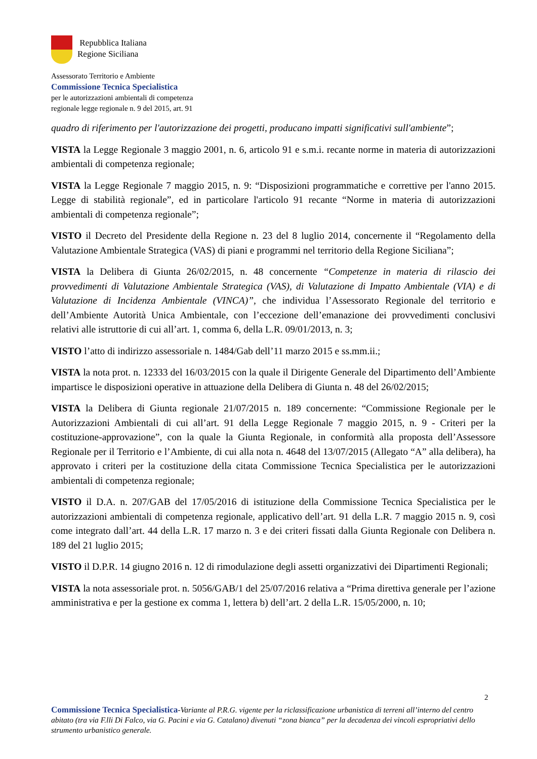Repubblica Italiana
Regione Siciliana
Assessorato Territorio e Ambiente
Commissione Tecnica Specialistica
per le autorizzazioni ambientali di competenza
regionale legge regionale n. 9 del 2015, art. 91
quadro di riferimento per l'autorizzazione dei progetti, producano impatti significativi sull'ambiente”;
VISTA la Legge Regionale 3 maggio 2001, n. 6, articolo 91 e s.m.i. recante norme in materia di autorizzazioni ambientali di competenza regionale;
VISTA la Legge Regionale 7 maggio 2015, n. 9: “Disposizioni programmatiche e correttive per l'anno 2015. Legge di stabilità regionale”, ed in particolare l'articolo 91 recante “Norme in materia di autorizzazioni ambientali di competenza regionale”;
VISTO il Decreto del Presidente della Regione n. 23 del 8 luglio 2014, concernente il “Regolamento della Valutazione Ambientale Strategica (VAS) di piani e programmi nel territorio della Regione Siciliana”;
VISTA la Delibera di Giunta 26/02/2015, n. 48 concernente “Competenze in materia di rilascio dei provvedimenti di Valutazione Ambientale Strategica (VAS), di Valutazione di Impatto Ambientale (VIA) e di Valutazione di Incidenza Ambientale (VINCA)”, che individua l’Assessorato Regionale del territorio e dell’Ambiente Autorità Unica Ambientale, con l’eccezione dell’emanazione dei provvedimenti conclusivi relativi alle istruttorie di cui all’art. 1, comma 6, della L.R. 09/01/2013, n. 3;
VISTO l’atto di indirizzo assessoriale n. 1484/Gab dell’11 marzo 2015 e ss.mm.ii.;
VISTA la nota prot. n. 12333 del 16/03/2015 con la quale il Dirigente Generale del Dipartimento dell’Ambiente impartisce le disposizioni operative in attuazione della Delibera di Giunta n. 48 del 26/02/2015;
VISTA la Delibera di Giunta regionale 21/07/2015 n. 189 concernente: “Commissione Regionale per le Autorizzazioni Ambientali di cui all’art. 91 della Legge Regionale 7 maggio 2015, n. 9 - Criteri per la costituzione-approvazione”, con la quale la Giunta Regionale, in conformità alla proposta dell’Assessore Regionale per il Territorio e l’Ambiente, di cui alla nota n. 4648 del 13/07/2015 (Allegato “A” alla delibera), ha approvato i criteri per la costituzione della citata Commissione Tecnica Specialistica per le autorizzazioni ambientali di competenza regionale;
VISTO il D.A. n. 207/GAB del 17/05/2016 di istituzione della Commissione Tecnica Specialistica per le autorizzazioni ambientali di competenza regionale, applicativo dell’art. 91 della L.R. 7 maggio 2015 n. 9, così come integrato dall’art. 44 della L.R. 17 marzo n. 3 e dei criteri fissati dalla Giunta Regionale con Delibera n. 189 del 21 luglio 2015;
VISTO il D.P.R. 14 giugno 2016 n. 12 di rimodulazione degli assetti organizzativi dei Dipartimenti Regionali;
VISTA la nota assessoriale prot. n. 5056/GAB/1 del 25/07/2016 relativa a “Prima direttiva generale per l’azione amministrativa e per la gestione ex comma 1, lettera b) dell’art. 2 della L.R. 15/05/2000, n. 10;
2
Commissione Tecnica Specialistica-Variante al P.R.G. vigente per la riclassificazione urbanistica di terreni all’interno del centro abitato (tra via F.lli Di Falco, via G. Pacini e via G. Catalano) divenuti “zona bianca” per la decadenza dei vincoli espropriativi dello strumento urbanistico generale.